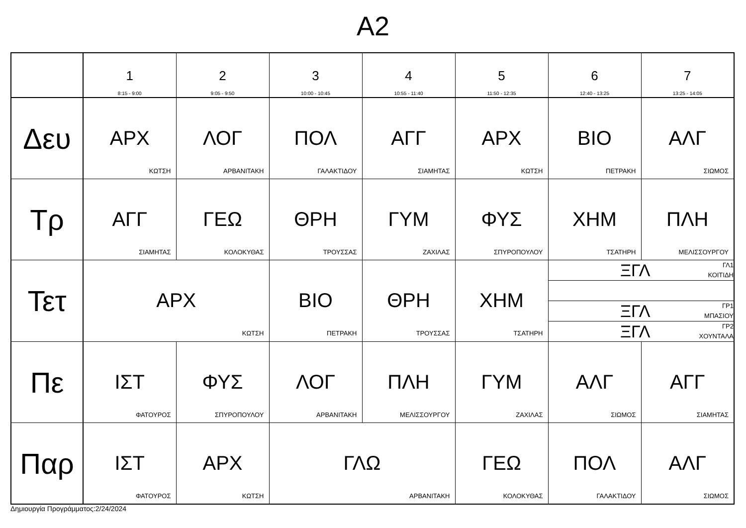A2
| | 1 8:15 - 9:00 | 2 9:05 - 9:50 | 3 10:00 - 10:45 | 4 10:55 - 11:40 | 5 11:50 - 12:35 | 6 12:40 - 13:25 | 7 13:25 - 14:05 |
| --- | --- | --- | --- | --- | --- | --- | --- |
| Δευ | ΑΡΧ ΚΩΤΣΗ | ΛΟΓ ΑΡΒΑΝΙΤΑΚΗ | ΠΟΛ ΓΑΛΑΚΤΙΔΟΥ | ΑΓΓ ΣΙΑΜΗΤΑΣ | ΑΡΧ ΚΩΤΣΗ | ΒΙΟ ΠΕΤΡΑΚΗ | ΑΛΓ ΣΙΩΜΟΣ |
| Τρ | ΑΓΓ ΣΙΑΜΗΤΑΣ | ΓΕΩ ΚΟΛΟΚΥΘΑΣ | ΘΡΗ ΤΡΟΥΣΣΑΣ | ΓΥΜ ΖΑΧΙΛΑΣ | ΦΥΣ ΣΠΥΡΟΠΟΥΛΟΥ | ΧΗΜ ΤΣΑΤΗΡΗ | ΠΛΗ ΜΕΛΙΣΣΟΥΡΓΟΥ |
| Τετ | ΑΡΧ ΚΩΤΣΗ | | ΒΙΟ ΠΕΤΡΑΚΗ | ΘΡΗ ΤΡΟΥΣΣΑΣ | ΧΗΜ ΤΣΑΤΗΡΗ | / ΞΓΛ / ΓΛ1 ΚΟΙΤΙΔΗ / / ΞΓΛ / ΓΡ1 ΜΠΑΣΙΟΥ / / ΞΓΛ / ΓΡ2 ΧΟΥΝΤΑΛΑ / | |
| Πε | ΙΣΤ ΦΑΤΟΥΡΟΣ | ΦΥΣ ΣΠΥΡΟΠΟΥΛΟΥ | ΛΟΓ ΑΡΒΑΝΙΤΑΚΗ | ΠΛΗ ΜΕΛΙΣΣΟΥΡΓΟΥ | ΓΥΜ ΖΑΧΙΛΑΣ | ΑΛΓ ΣΙΩΜΟΣ | ΑΓΓ ΣΙΑΜΗΤΑΣ |
| Παρ | ΙΣΤ ΦΑΤΟΥΡΟΣ | ΑΡΧ ΚΩΤΣΗ | ΓΛΩ ΑΡΒΑΝΙΤΑΚΗ | | ΓΕΩ ΚΟΛΟΚΥΘΑΣ | ΠΟΛ ΓΑΛΑΚΤΙΔΟΥ | ΑΛΓ ΣΙΩΜΟΣ |
Δημιουργία Προγράμματος:2/24/2024